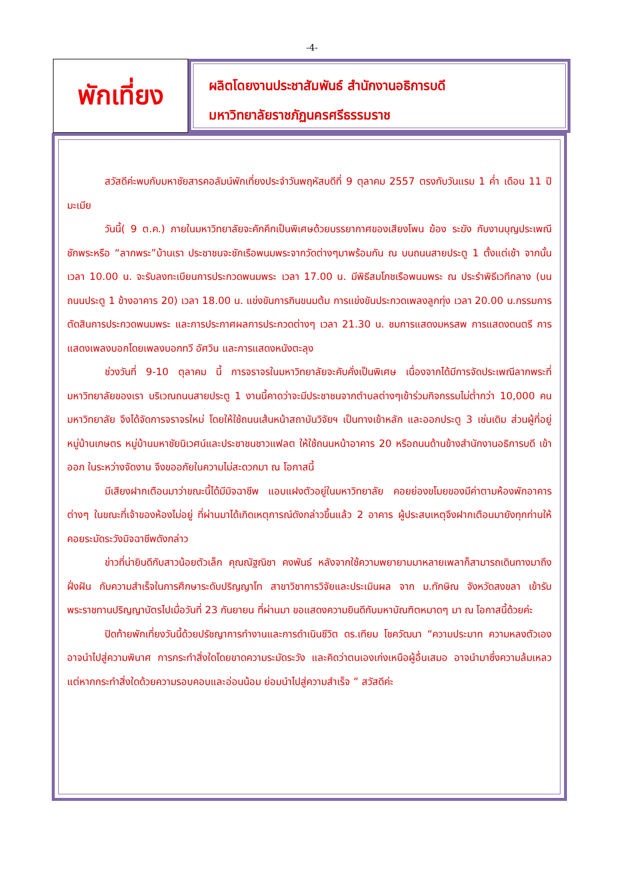-4-
พักเที่ยง
ผลิตโดยงานประชาสัมพันธ์ สำนักงานอธิการบดี
มหาวิทยาลัยราชภัฏนครศรีธรรมราช
สวัสดีค่ะพบกับมหาชัยสารคอลัมน์พักเที่ยงประจำวันพฤหัสบดีที่ 9 ตุลาคม 2557 ตรงกับวันแรม 1 ค่ำ เดือน 11 ปีมะเมีย
วันนี้( 9 ต.ค.) ภายในมหาวิทยาลัยจะคักคึกเป็นพิเศษด้วยบรรยากาศของเสียงโพน ฆ้อง ระฆัง กับงานบุญประเพณีชักพระหรือ “ลากพระ”บ้านเรา ประชาชนจะชักเรือพนมพระจากวัดต่างๆมาพร้อมกัน ณ บนถนนสายประตู 1 ตั้งแต่เช้า จากนั้นเวลา 10.00 น. จะรับลงทะเบียนการประกวดพนมพระ เวลา 17.00 น. มีพิธีสมโภชเรือพนมพระ ณ ประรำพิธีเวทีกลาง (บนถนนประตู 1 ข้างอาคาร 20) เวลา 18.00 น. แข่งขันการกินขนมต้ม การแข่งขันประกวดเพลงลูกทุ่ง เวลา 20.00 น.กรรมการตัดสินการประกวดพนมพระ และการประกาศผลการประกวดต่างๆ เวลา 21.30 น. ชมการแสดงมหรสพ การแสดงดนตรี การแสดงเพลงบอกโดยเพลงบอกทวี อัศวิน และการแสดงหนังตะลุง
ช่วงวันที่ 9-10 ตุลาคม นี้ การจราจรในมหาวิทยาลัยจะคับคั่งเป็นพิเศษ เนื่องจากได้มีการจัดประเพณีลากพระที่มหาวิทยาลัยของเรา บริเวณถนนสายประตู 1 งานนี้คาดว่าจะมีประชาชนจากตำบลต่างๆเข้าร่วมกิจกรรมไม่ต่ำกว่า 10,000 คน มหาวิทยาลัย จึงได้จัดการจราจรใหม่ โดยให้ใช้ถนนเส้นหน้าสถาบันวิจัยฯ เป็นทางเข้าหลัก และออกประตู 3 เช่นเดิม ส่วนผู้ที่อยู่หมู่บ้านเกษตร หมู่บ้านมหาชัยนิเวศน์และประชาชนชาวแฟลต ให้ใช้ถนนหน้าอาคาร 20 หรือถนนด้านข้างสำนักงานอธิการบดี เข้าออก ในระหว่างจัดงาน จึงขออภัยในความไม่สะดวกมา ณ โอกาสนี้
มีเสียงฝากเตือนมาว่าขณะนี้ได้มีมิจฉาชีพ แอบแฝงตัวอยู่ในมหาวิทยาลัย คอยย่องขโมยของมีค่าตามห้องพักอาคารต่างๆ ในขณะที่เจ้าของห้องไม่อยู่ ที่ผ่านมาได้เกิดเหตุการณ์ดังกล่าวขึ้นแล้ว 2 อาคาร ผู้ประสบเหตุจึงฝากเตือนมายังทุกท่านให้คอยระมัดระวังมิจฉาชีพดังกล่าว
ข่าวที่น่ายินดีกับสาวน้อยตัวเล็ก คุณณัฐณิชา คงพันธ์ หลังจากใช้ความพยายามมาหลายเพลาก็สามารถเดินทางมาถึงฝั่งฝัน กับความสำเร็จในการศึกษาระดับปริญญาโท สาขาวิชาการวิจัยและประเมินผล จาก ม.ทักษิณ จังหวัดสงขลา เข้ารับพระราชทานปริญญาบัตรไปเมื่อวันที่ 23 กันยายน ที่ผ่านมา ขอแสดงความยินดีกับมหาบัณฑิตหมาดๆ มา ณ โอกาสนี้ด้วยค่ะ
ปิดท้ายพักเที่ยงวันนี้ด้วยปรัชญาการทำงานและการดำเนินชีวิต ดร.เทียม โชควัฒนา “ความประมาท ความหลงตัวเอง อาจนำไปสู่ความพินาศ การกระทำสิ่งใดโดยขาดความระมัดระวัง และคิดว่าตนเองเก่งเหนือผู้อื่นเสมอ อาจนำมาซึ่งความล้มเหลว แต่หากกระทำสิ่งใดด้วยความรอบคอบและอ่อนน้อม ย่อมนำไปสู่ความสำเร็จ ” สวัสดีค่ะ